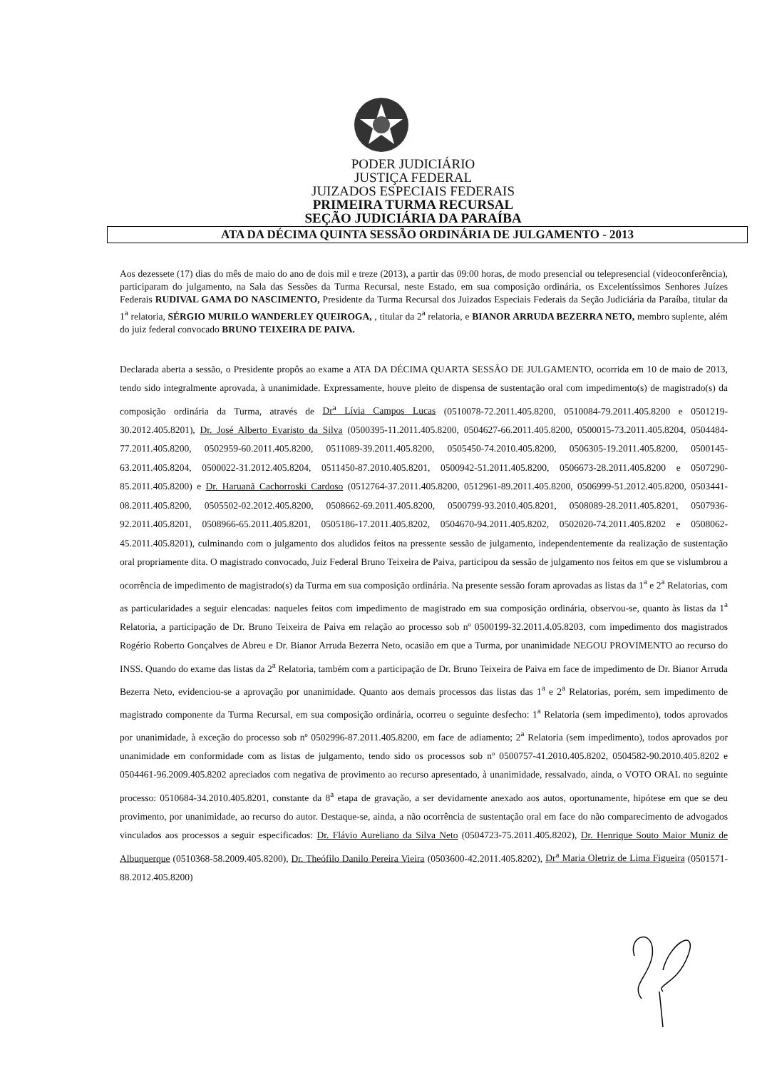PODER JUDICIÁRIO
JUSTIÇA FEDERAL
JUIZADOS ESPECIAIS FEDERAIS
PRIMEIRA TURMA RECURSAL
SEÇÃO JUDICIÁRIA DA PARAÍBA
ATA DA DÉCIMA QUINTA SESSÃO ORDINÁRIA DE JULGAMENTO - 2013
Aos dezessete (17) dias do mês de maio do ano de dois mil e treze (2013), a partir das 09:00 horas, de modo presencial ou telepresencial (videoconferência), participaram do julgamento, na Sala das Sessões da Turma Recursal, neste Estado, em sua composição ordinária, os Excelentíssimos Senhores Juízes Federais RUDIVAL GAMA DO NASCIMENTO, Presidente da Turma Recursal dos Juizados Especiais Federais da Seção Judiciária da Paraíba, titular da 1<sup>a</sup> relatoria, SÉRGIO MURILO WANDERLEY QUEIROGA, , titular da 2<sup>a</sup> relatoria, e BIANOR ARRUDA BEZERRA NETO, membro suplente, além do juiz federal convocado BRUNO TEIXEIRA DE PAIVA.
Declarada aberta a sessão, o Presidente propôs ao exame a ATA DA DÉCIMA QUARTA SESSÃO DE JULGAMENTO, ocorrida em 10 de maio de 2013, tendo sido integralmente aprovada, à unanimidade. Expressamente, houve pleito de dispensa de sustentação oral com impedimento(s) de magistrado(s) da composição ordinária da Turma, através de Dr<sup>a</sup> Lívia Campos Lucas (0510078-72.2011.405.8200, 0510084-79.2011.405.8200 e 0501219-30.2012.405.8201), Dr. José Alberto Evaristo da Silva (0500395-11.2011.405.8200, 0504627-66.2011.405.8200, 0500015-73.2011.405.8204, 0504484-77.2011.405.8200, 0502959-60.2011.405.8200, 0511089-39.2011.405.8200, 0505450-74.2010.405.8200, 0506305-19.2011.405.8200, 0500145-63.2011.405.8204, 0500022-31.2012.405.8204, 0511450-87.2010.405.8201, 0500942-51.2011.405.8200, 0506673-28.2011.405.8200 e 0507290-85.2011.405.8200) e Dr. Haruanã Cachorroski Cardoso (0512764-37.2011.405.8200, 0512961-89.2011.405.8200, 0506999-51.2012.405.8200, 0503441-08.2011.405.8200, 0505502-02.2012.405.8200, 0508662-69.2011.405.8200, 0500799-93.2010.405.8201, 0508089-28.2011.405.8201, 0507936-92.2011.405.8201, 0508966-65.2011.405.8201, 0505186-17.2011.405.8202, 0504670-94.2011.405.8202, 0502020-74.2011.405.8202 e 0508062-45.2011.405.8201), culminando com o julgamento dos aludidos feitos na pressente sessão de julgamento, independentemente da realização de sustentação oral propriamente dita. O magistrado convocado, Juiz Federal Bruno Teixeira de Paiva, participou da sessão de julgamento nos feitos em que se vislumbrou a ocorrência de impedimento de magistrado(s) da Turma em sua composição ordinária. Na presente sessão foram aprovadas as listas da 1<sup>a</sup> e 2<sup>a</sup> Relatorias, com as particularidades a seguir elencadas: naqueles feitos com impedimento de magistrado em sua composição ordinária, observou-se, quanto às listas da 1<sup>a</sup> Relatoria, a participação de Dr. Bruno Teixeira de Paiva em relação ao processo sob nº 0500199-32.2011.4.05.8203, com impedimento dos magistrados Rogério Roberto Gonçalves de Abreu e Dr. Bianor Arruda Bezerra Neto, ocasião em que a Turma, por unanimidade NEGOU PROVIMENTO ao recurso do INSS. Quando do exame das listas da 2<sup>a</sup> Relatoria, também com a participação de Dr. Bruno Teixeira de Paiva em face de impedimento de Dr. Bianor Arruda Bezerra Neto, evidenciou-se a aprovação por unanimidade. Quanto aos demais processos das listas das 1<sup>a</sup> e 2<sup>a</sup> Relatorias, porém, sem impedimento de magistrado componente da Turma Recursal, em sua composição ordinária, ocorreu o seguinte desfecho: 1<sup>a</sup> Relatoria (sem impedimento), todos aprovados por unanimidade, à exceção do processo sob nº 0502996-87.2011.405.8200, em face de adiamento; 2<sup>a</sup> Relatoria (sem impedimento), todos aprovados por unanimidade em conformidade com as listas de julgamento, tendo sido os processos sob nº 0500757-41.2010.405.8202, 0504582-90.2010.405.8202 e 0504461-96.2009.405.8202 apreciados com negativa de provimento ao recurso apresentado, à unanimidade, ressalvado, ainda, o VOTO ORAL no seguinte processo: 0510684-34.2010.405.8201, constante da 8<sup>a</sup> etapa de gravação, a ser devidamente anexado aos autos, oportunamente, hipótese em que se deu provimento, por unanimidade, ao recurso do autor. Destaque-se, ainda, a não ocorrência de sustentação oral em face do não comparecimento de advogados vinculados aos processos a seguir especificados: Dr. Flávio Aureliano da Silva Neto (0504723-75.2011.405.8202), Dr. Henrique Souto Maior Muniz de Albuquerque (0510368-58.2009.405.8200), Dr. Theófilo Danilo Pereira Vieira (0503600-42.2011.405.8202), Dr<sup>a</sup> Maria Oletriz de Lima Figueira (0501571-88.2012.405.8200)